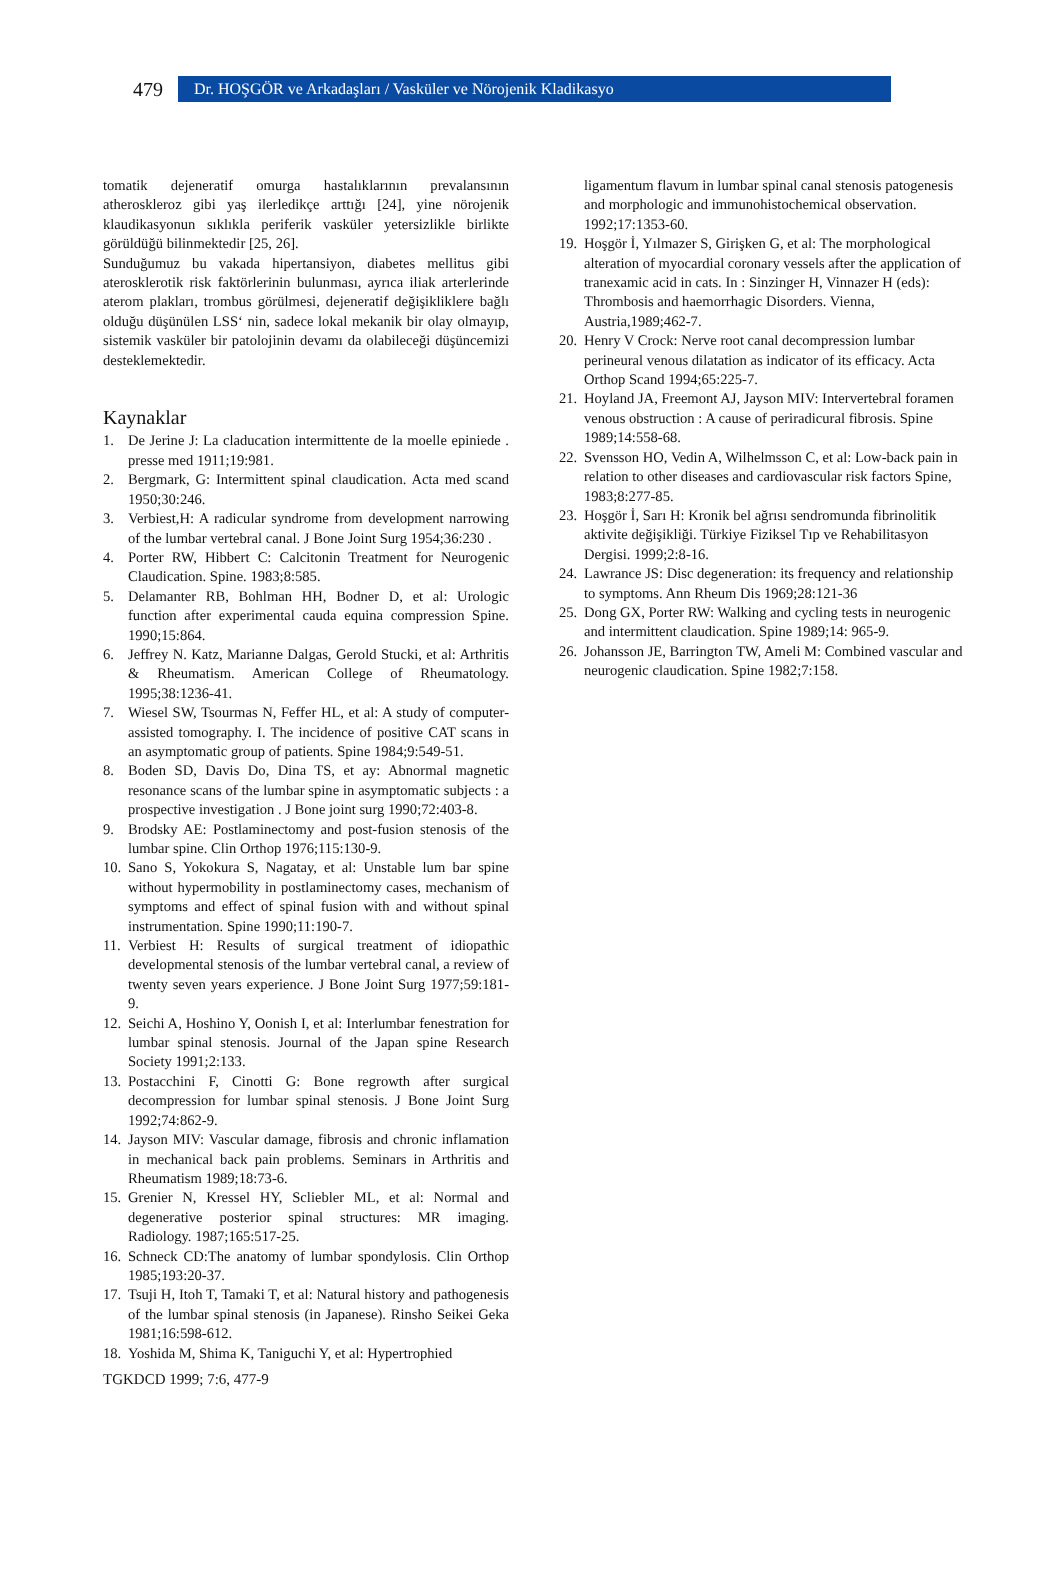479
Dr. HOŞGÖR ve Arkadaşları / Vasküler ve Nörojenik Kladikasyo
tomatik dejeneratif omurga hastalıklarının prevalansının atheroskleroz gibi yaş ilerledikçe arttığı [24], yine nörojenik klaudikasyonun sıklıkla periferik vasküler yetersizlikle birlikte görüldüğü bilinmektedir [25, 26].
Sunduğumuz bu vakada hipertansiyon, diabetes mellitus gibi aterosklerotik risk faktörlerinin bulunması, ayrıca iliak arterlerinde aterom plakları, trombus görülmesi, dejeneratif değişikliklere bağlı olduğu düşünülen LSS‘ nin, sadece lokal mekanik bir olay olmayıp, sistemik vasküler bir patolojinin devamı da olabileceği düşüncemizi desteklemektedir.
Kaynaklar
1. De Jerine J: La claducation intermittente de la moelle epiniede . presse med 1911;19:981.
2. Bergmark, G: Intermittent spinal claudication. Acta med scand 1950;30:246.
3. Verbiest,H: A radicular syndrome from development narrowing of the lumbar vertebral canal. J Bone Joint Surg 1954;36:230 .
4. Porter RW, Hibbert C: Calcitonin Treatment for Neurogenic Claudication. Spine. 1983;8:585.
5. Delamanter RB, Bohlman HH, Bodner D, et al: Urologic function after experimental cauda equina compression Spine. 1990;15:864.
6. Jeffrey N. Katz, Marianne Dalgas, Gerold Stucki, et al: Arthritis & Rheumatism. American College of Rheumatology. 1995;38:1236-41.
7. Wiesel SW, Tsourmas N, Feffer HL, et al: A study of computer-assisted tomography. I. The incidence of positive CAT scans in an asymptomatic group of patients. Spine 1984;9:549-51.
8. Boden SD, Davis Do, Dina TS, et ay: Abnormal magnetic resonance scans of the lumbar spine in asymptomatic subjects : a prospective investigation . J Bone joint surg 1990;72:403-8.
9. Brodsky AE: Postlaminectomy and post-fusion stenosis of the lumbar spine. Clin Orthop 1976;115:130-9.
10. Sano S, Yokokura S, Nagatay, et al: Unstable lum bar spine without hypermobility in postlaminectomy cases, mechanism of symptoms and effect of spinal fusion with and without spinal instrumentation. Spine 1990;11:190-7.
11. Verbiest H: Results of surgical treatment of idiopathic developmental stenosis of the lumbar vertebral canal, a review of twenty seven years experience. J Bone Joint Surg 1977;59:181-9.
12. Seichi A, Hoshino Y, Oonish I, et al: Interlumbar fenestration for lumbar spinal stenosis. Journal of the Japan spine Research Society 1991;2:133.
13. Postacchini F, Cinotti G: Bone regrowth after surgical decompression for lumbar spinal stenosis. J Bone Joint Surg 1992;74:862-9.
14. Jayson MIV: Vascular damage, fibrosis and chronic inflamation in mechanical back pain problems. Seminars in Arthritis and Rheumatism 1989;18:73-6.
15. Grenier N, Kressel HY, Scliebler ML, et al: Normal and degenerative posterior spinal structures: MR imaging. Radiology. 1987;165:517-25.
16. Schneck CD:The anatomy of lumbar spondylosis. Clin Orthop 1985;193:20-37.
17. Tsuji H, Itoh T, Tamaki T, et al: Natural history and pathogenesis of the lumbar spinal stenosis (in Japanese). Rinsho Seikei Geka 1981;16:598-612.
18. Yoshida M, Shima K, Taniguchi Y, et al: Hypertrophied
ligamentum flavum in lumbar spinal canal stenosis patogenesis and morphologic and immunohistochemical observation. 1992;17:1353-60.
19. Hoşgör İ, Yılmazer S, Girişken G, et al: The morphological alteration of myocardial coronary vessels after the application of tranexamic acid in cats. In : Sinzinger H, Vinnazer H (eds): Thrombosis and haemorrhagic Disorders. Vienna, Austria,1989;462-7.
20. Henry V Crock: Nerve root canal decompression lumbar perineural venous dilatation as indicator of its efficacy. Acta Orthop Scand 1994;65:225-7.
21. Hoyland JA, Freemont AJ, Jayson MIV: Intervertebral foramen venous obstruction : A cause of periradicural fibrosis. Spine 1989;14:558-68.
22. Svensson HO, Vedin A, Wilhelmsson C, et al: Low-back pain in relation to other diseases and cardiovascular risk factors Spine, 1983;8:277-85.
23. Hoşgör İ, Sarı H: Kronik bel ağrısı sendromunda fibrinolitik aktivite değişikliği. Türkiye Fiziksel Tıp ve Rehabilitasyon Dergisi. 1999;2:8-16.
24. Lawrance JS: Disc degeneration: its frequency and relationship to symptoms. Ann Rheum Dis 1969;28:121-36
25. Dong GX, Porter RW: Walking and cycling tests in neurogenic and intermittent claudication. Spine 1989;14: 965-9.
26. Johansson JE, Barrington TW, Ameli M: Combined vascular and neurogenic claudication. Spine 1982;7:158.
TGKDCD 1999; 7:6, 477-9